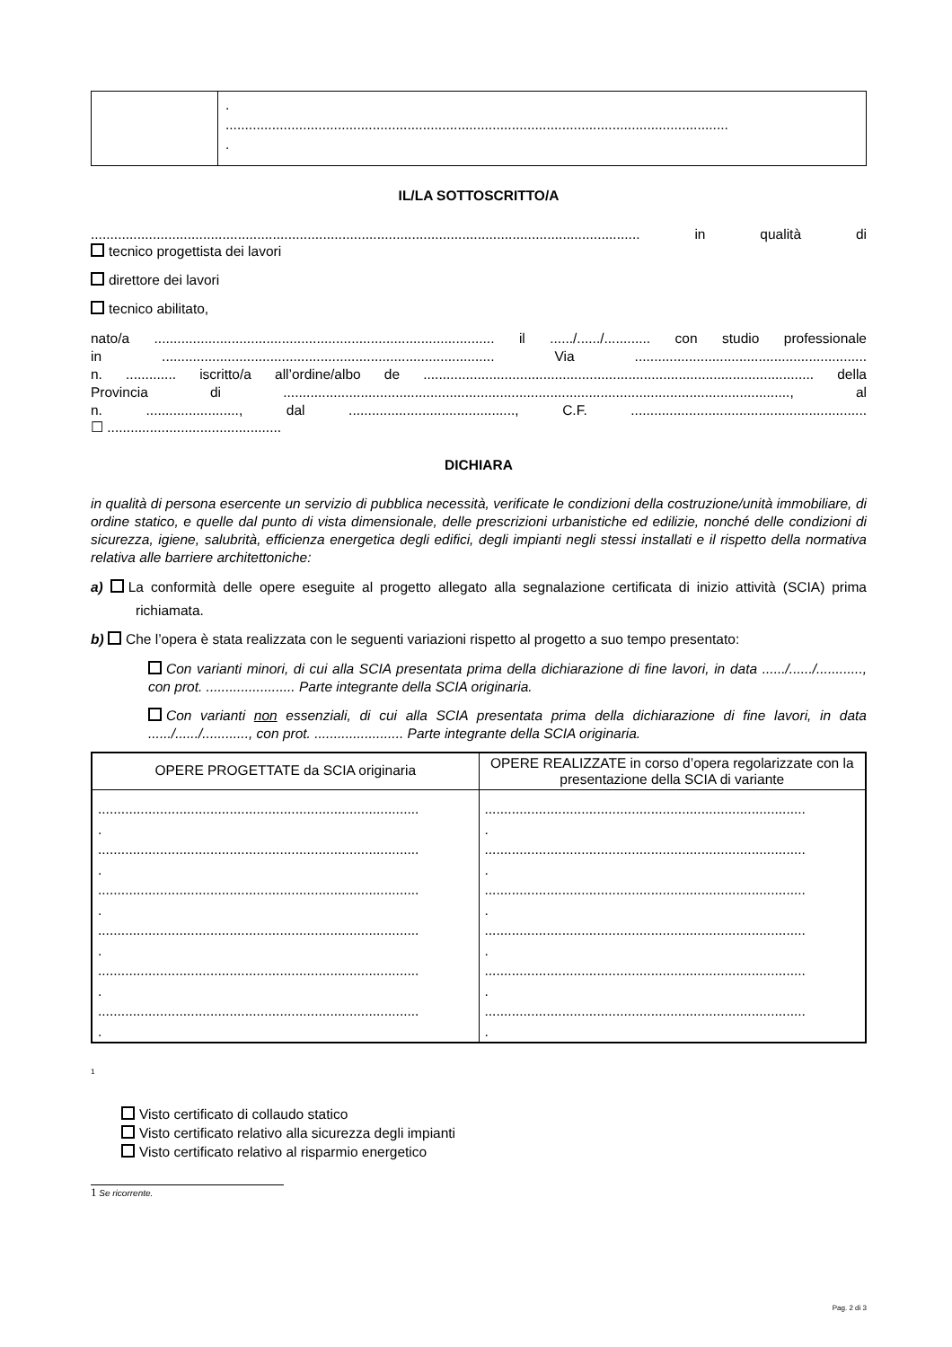| | . .................................................................................................................................. . |
IL/LA SOTTOSCRITTO/A
.............................................................................................................................................. in qualità di
tecnico progettista dei lavori
direttore dei lavori
tecnico abilitato,
nato/a ........................................................................................ il ....../....../............ con studio professionale
in ...................................................................................... Via ............................................................
n. ............. iscritto/a all’ordine/albo de ..................................................................................................... della
Provincia di ..................................................................................................................................., al
n. ........................, dal ..........................................., C.F. .............................................................
☐ .............................................
DICHIARA
in qualità di persona esercente un servizio di pubblica necessità, verificate le condizioni della costruzione/unità immobiliare, di ordine statico, e quelle dal punto di vista dimensionale, delle prescrizioni urbanistiche ed edilizie, nonché delle condizioni di sicurezza, igiene, salubrità, efficienza energetica degli edifici, degli impianti negli stessi installati e il rispetto della normativa relativa alle barriere architettoniche:
a) La conformità delle opere eseguite al progetto allegato alla segnalazione certificata di inizio attività (SCIA) prima richiamata.
b) Che l’opera è stata realizzata con le seguenti variazioni rispetto al progetto a suo tempo presentato:
Con varianti minori, di cui alla SCIA presentata prima della dichiarazione di fine lavori, in data ....../....../............, con prot. ....................... Parte integrante della SCIA originaria.
Con varianti non essenziali, di cui alla SCIA presentata prima della dichiarazione di fine lavori, in data ....../....../............, con prot. ....................... Parte integrante della SCIA originaria.
| OPERE PROGETTATE da SCIA originaria | OPERE REALIZZATE in corso d’opera regolarizzate con la presentazione della SCIA di variante |
| --- | --- |
| ................................................................................... . ................................................................................... . ................................................................................... . ................................................................................... . ................................................................................... . ................................................................................... . | ................................................................................... . ................................................................................... . ................................................................................... . ................................................................................... . ................................................................................... . ................................................................................... . |
<sup>1</sup>
Visto certificato di collaudo statico
Visto certificato relativo alla sicurezza degli impianti
Visto certificato relativo al risparmio energetico
1 Se ricorrente.
Pag. 2 di 3